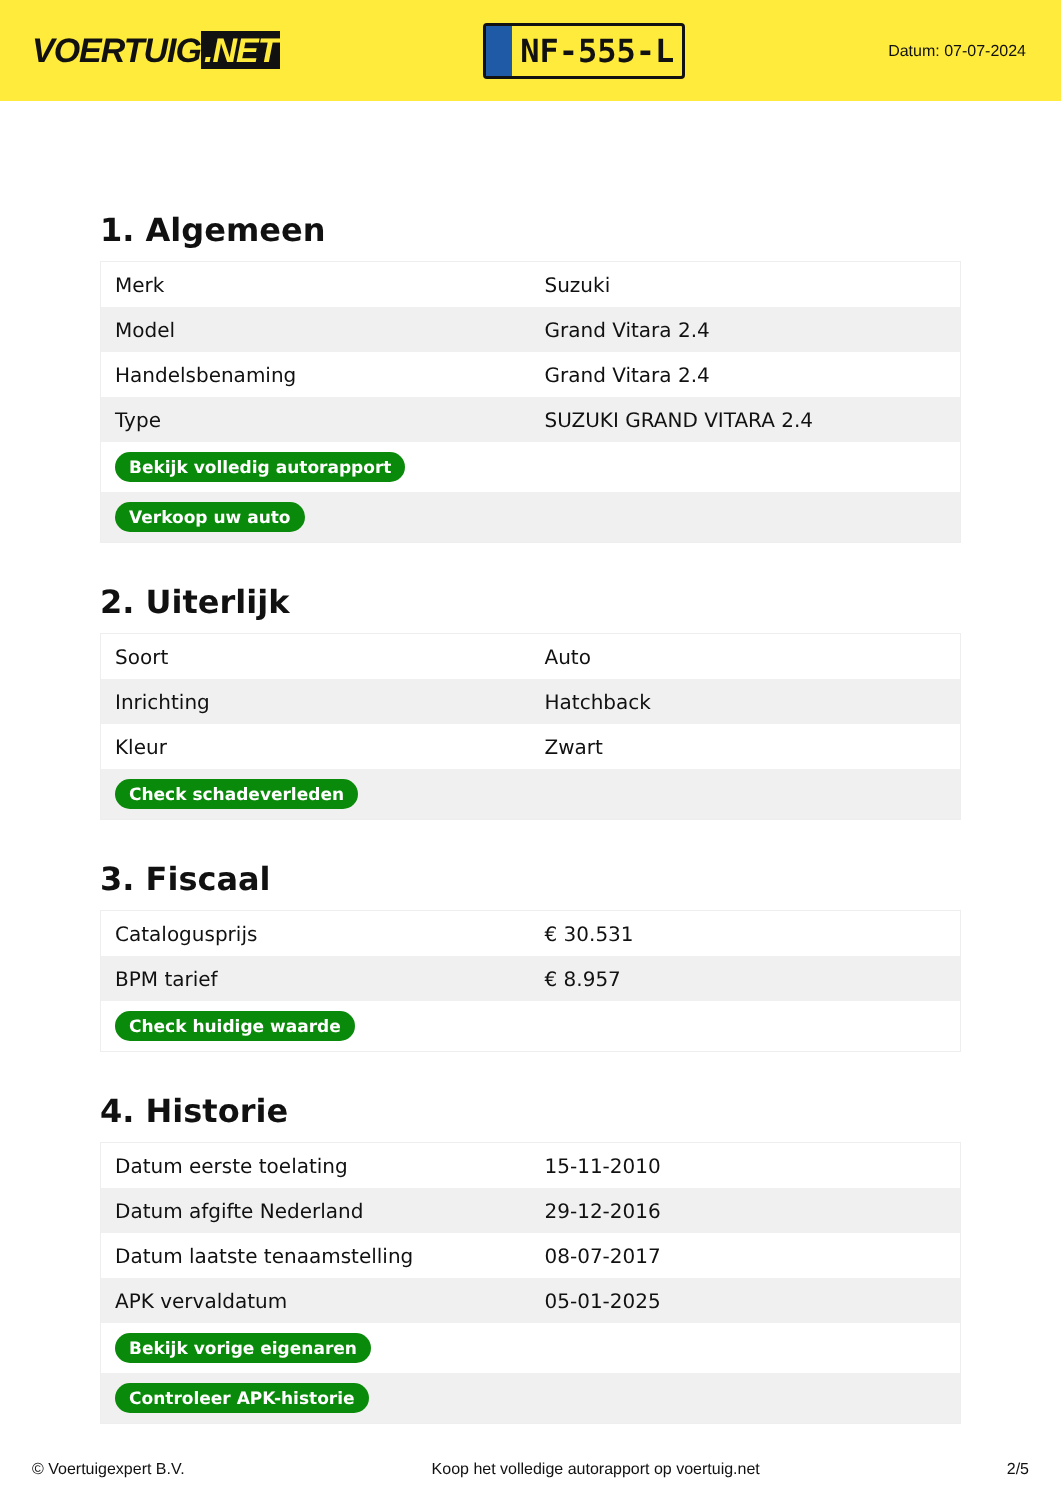VOERTUIG.NET
NF-555-L
Datum: 07-07-2024
1. Algemeen
| Merk | Suzuki |
| Model | Grand Vitara 2.4 |
| Handelsbenaming | Grand Vitara 2.4 |
| Type | SUZUKI GRAND VITARA 2.4 |
| Bekijk volledig autorapport | |
| Verkoop uw auto | |
2. Uiterlijk
| Soort | Auto |
| Inrichting | Hatchback |
| Kleur | Zwart |
| Check schadeverleden | |
3. Fiscaal
| Catalogusprijs | € 30.531 |
| BPM tarief | € 8.957 |
| Check huidige waarde | |
4. Historie
| Datum eerste toelating | 15-11-2010 |
| Datum afgifte Nederland | 29-12-2016 |
| Datum laatste tenaamstelling | 08-07-2017 |
| APK vervaldatum | 05-01-2025 |
| Bekijk vorige eigenaren | |
| Controleer APK-historie | |
© Voertuigexpert B.V. Koop het volledige autorapport op voertuig.net 2/5